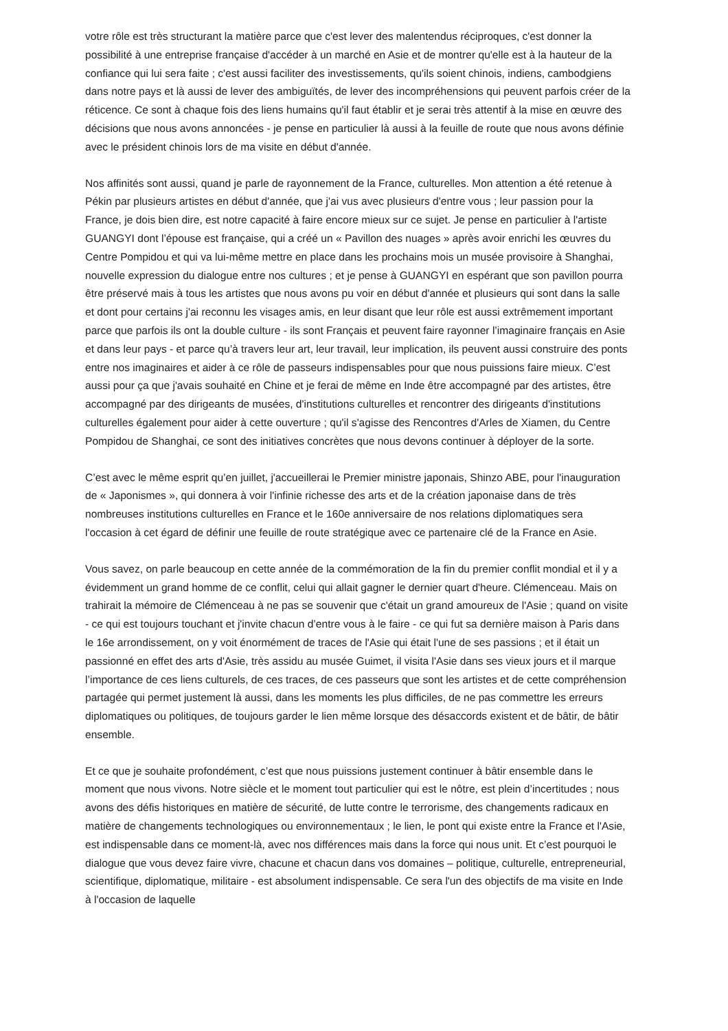votre rôle est très structurant la matière parce que c'est lever des malentendus réciproques, c'est donner la possibilité à une entreprise française d'accéder à un marché en Asie et de montrer qu'elle est à la hauteur de la confiance qui lui sera faite ; c'est aussi faciliter des investissements, qu'ils soient chinois, indiens, cambodgiens dans notre pays et là aussi de lever des ambiguïtés, de lever des incompréhensions qui peuvent parfois créer de la réticence. Ce sont à chaque fois des liens humains qu'il faut établir et je serai très attentif à la mise en œuvre des décisions que nous avons annoncées - je pense en particulier là aussi à la feuille de route que nous avons définie avec le président chinois lors de ma visite en début d'année.
Nos affinités sont aussi, quand je parle de rayonnement de la France, culturelles. Mon attention a été retenue à Pékin par plusieurs artistes en début d'année, que j'ai vus avec plusieurs d'entre vous ; leur passion pour la France, je dois bien dire, est notre capacité à faire encore mieux sur ce sujet. Je pense en particulier à l'artiste GUANGYI dont l’épouse est française, qui a créé un « Pavillon des nuages » après avoir enrichi les œuvres du Centre Pompidou et qui va lui-même mettre en place dans les prochains mois un musée provisoire à Shanghai, nouvelle expression du dialogue entre nos cultures ; et je pense à GUANGYI en espérant que son pavillon pourra être préservé mais à tous les artistes que nous avons pu voir en début d'année et plusieurs qui sont dans la salle et dont pour certains j'ai reconnu les visages amis, en leur disant que leur rôle est aussi extrêmement important parce que parfois ils ont la double culture - ils sont Français et peuvent faire rayonner l’imaginaire français en Asie et dans leur pays - et parce qu’à travers leur art, leur travail, leur implication, ils peuvent aussi construire des ponts entre nos imaginaires et aider à ce rôle de passeurs indispensables pour que nous puissions faire mieux. C’est aussi pour ça que j'avais souhaité en Chine et je ferai de même en Inde être accompagné par des artistes, être accompagné par des dirigeants de musées, d'institutions culturelles et rencontrer des dirigeants d'institutions culturelles également pour aider à cette ouverture ; qu'il s'agisse des Rencontres d'Arles de Xiamen, du Centre Pompidou de Shanghai, ce sont des initiatives concrètes que nous devons continuer à déployer de la sorte.
C’est avec le même esprit qu’en juillet, j'accueillerai le Premier ministre japonais, Shinzo ABE, pour l'inauguration de « Japonismes », qui donnera à voir l'infinie richesse des arts et de la création japonaise dans de très nombreuses institutions culturelles en France et le 160e anniversaire de nos relations diplomatiques sera l'occasion à cet égard de définir une feuille de route stratégique avec ce partenaire clé de la France en Asie.
Vous savez, on parle beaucoup en cette année de la commémoration de la fin du premier conflit mondial et il y a évidemment un grand homme de ce conflit, celui qui allait gagner le dernier quart d'heure. Clémenceau. Mais on trahirait la mémoire de Clémenceau à ne pas se souvenir que c'était un grand amoureux de l'Asie ; quand on visite - ce qui est toujours touchant et j'invite chacun d’entre vous à le faire - ce qui fut sa dernière maison à Paris dans le 16e arrondissement, on y voit énormément de traces de l'Asie qui était l'une de ses passions ; et il était un passionné en effet des arts d'Asie, très assidu au musée Guimet, il visita l'Asie dans ses vieux jours et il marque l’importance de ces liens culturels, de ces traces, de ces passeurs que sont les artistes et de cette compréhension partagée qui permet justement là aussi, dans les moments les plus difficiles, de ne pas commettre les erreurs diplomatiques ou politiques, de toujours garder le lien même lorsque des désaccords existent et de bâtir, de bâtir ensemble.
Et ce que je souhaite profondément, c’est que nous puissions justement continuer à bâtir ensemble dans le moment que nous vivons. Notre siècle et le moment tout particulier qui est le nôtre, est plein d’incertitudes ; nous avons des défis historiques en matière de sécurité, de lutte contre le terrorisme, des changements radicaux en matière de changements technologiques ou environnementaux ; le lien, le pont qui existe entre la France et l'Asie, est indispensable dans ce moment-là, avec nos différences mais dans la force qui nous unit. Et c’est pourquoi le dialogue que vous devez faire vivre, chacune et chacun dans vos domaines – politique, culturelle, entrepreneurial, scientifique, diplomatique, militaire - est absolument indispensable. Ce sera l'un des objectifs de ma visite en Inde à l'occasion de laquelle